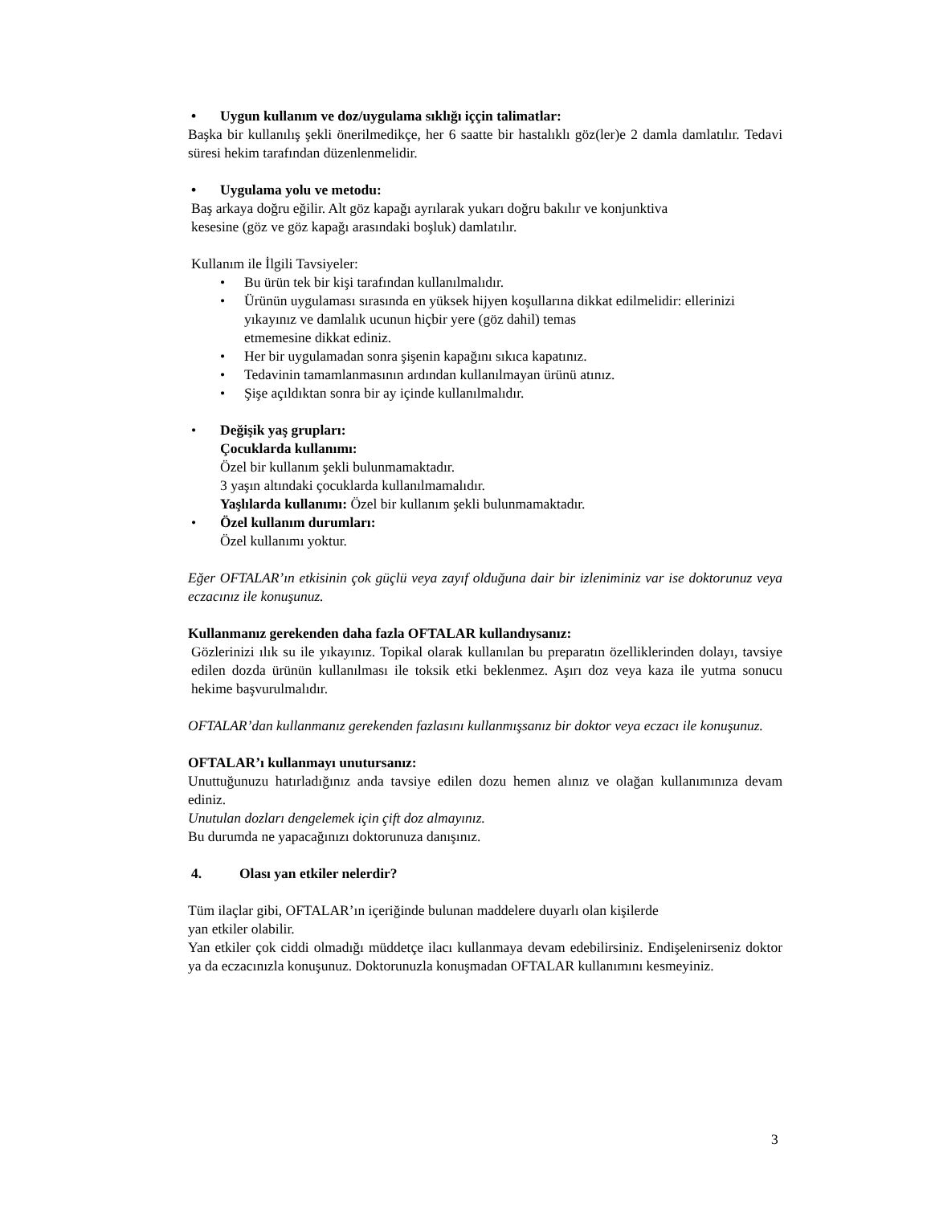• Uygun kullanım ve doz/uygulama sıklığı iççin talimatlar:
Başka bir kullanılış şekli önerilmedikçe, her 6 saatte bir hastalıklı göz(ler)e 2 damla damlatılır. Tedavi süresi hekim tarafından düzenlenmelidir.
• Uygulama yolu ve metodu:
Baş arkaya doğru eğilir. Alt göz kapağı ayrılarak yukarı doğru bakılır ve konjunktiva
kesesine (göz ve göz kapağı arasındaki boşluk) damlatılır.
Kullanım ile İlgili Tavsiyeler:
• Bu ürün tek bir kişi tarafından kullanılmalıdır.
• Ürünün uygulaması sırasında en yüksek hijyen koşullarına dikkat edilmelidir: ellerinizi yıkayınız ve damlalık ucunun hiçbir yere (göz dahil) temas
etmemesine dikkat ediniz.
• Her bir uygulamadan sonra şişenin kapağını sıkıca kapatınız.
• Tedavinin tamamlanmasının ardından kullanılmayan ürünü atınız.
• Şişe açıldıktan sonra bir ay içinde kullanılmalıdır.
• Değişik yaş grupları:
Çocuklarda kullanımı:
Özel bir kullanım şekli bulunmamaktadır.
3 yaşın altındaki çocuklarda kullanılmamalıdır.
Yaşlılarda kullanımı: Özel bir kullanım şekli bulunmamaktadır.
• Özel kullanım durumları:
Özel kullanımı yoktur.
Eğer OFTALAR’ın etkisinin çok güçlü veya zayıf olduğuna dair bir izleniminiz var ise doktorunuz veya eczacınız ile konuşunuz.
Kullanmanız gerekenden daha fazla OFTALAR kullandıysanız:
Gözlerinizi ılık su ile yıkayınız. Topikal olarak kullanılan bu preparatın özelliklerinden dolayı, tavsiye edilen dozda ürünün kullanılması ile toksik etki beklenmez. Aşırı doz veya kaza ile yutma sonucu hekime başvurulmalıdır.
OFTALAR’dan kullanmanız gerekenden fazlasını kullanmışsanız bir doktor veya eczacı ile konuşunuz.
OFTALAR’ı kullanmayı unutursanız:
Unuttuğunuzu hatırladığınız anda tavsiye edilen dozu hemen alınız ve olağan kullanımınıza devam ediniz.
Unutulan dozları dengelemek için çift doz almayınız.
Bu durumda ne yapacağınızı doktorunuza danışınız.
4. Olası yan etkiler nelerdir?
Tüm ilaçlar gibi, OFTALAR’ın içeriğinde bulunan maddelere duyarlı olan kişilerde
yan etkiler olabilir.
Yan etkiler çok ciddi olmadığı müddetçe ilacı kullanmaya devam edebilirsiniz. Endişelenirseniz doktor ya da eczacınızla konuşunuz. Doktorunuzla konuşmadan OFTALAR kullanımını kesmeyiniz.
3